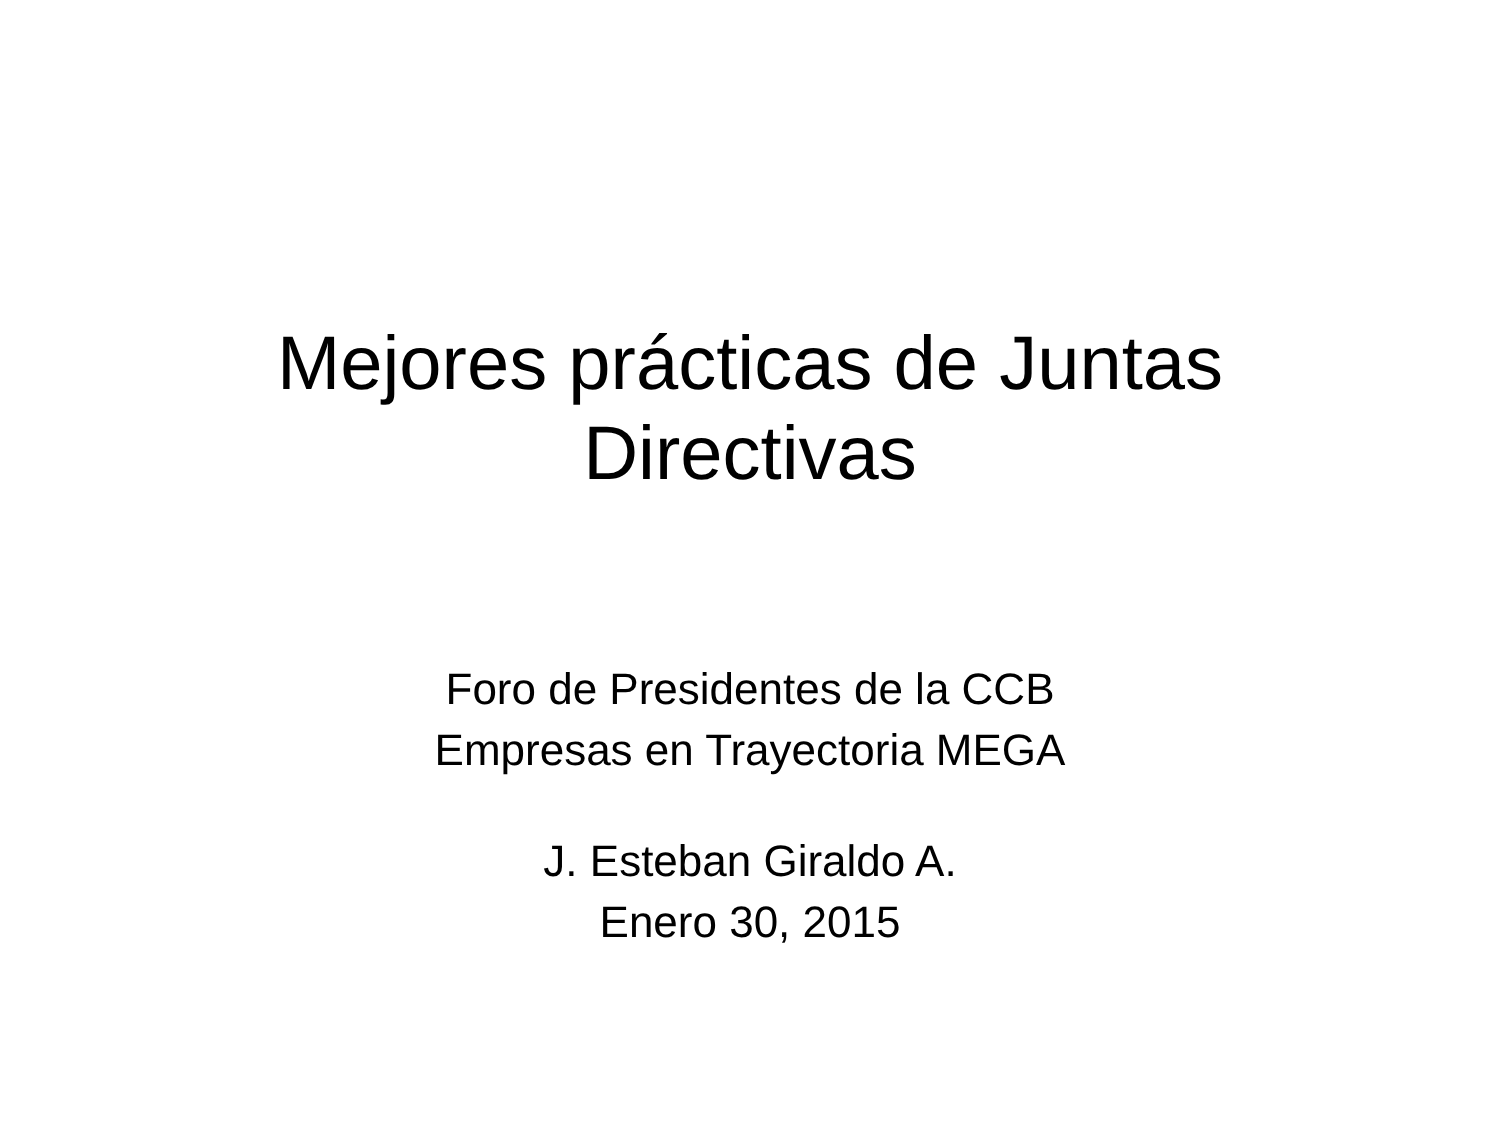Mejores prácticas de Juntas
Directivas
Foro de Presidentes de la CCB
Empresas en Trayectoria MEGA
J. Esteban Giraldo A.
Enero 30, 2015